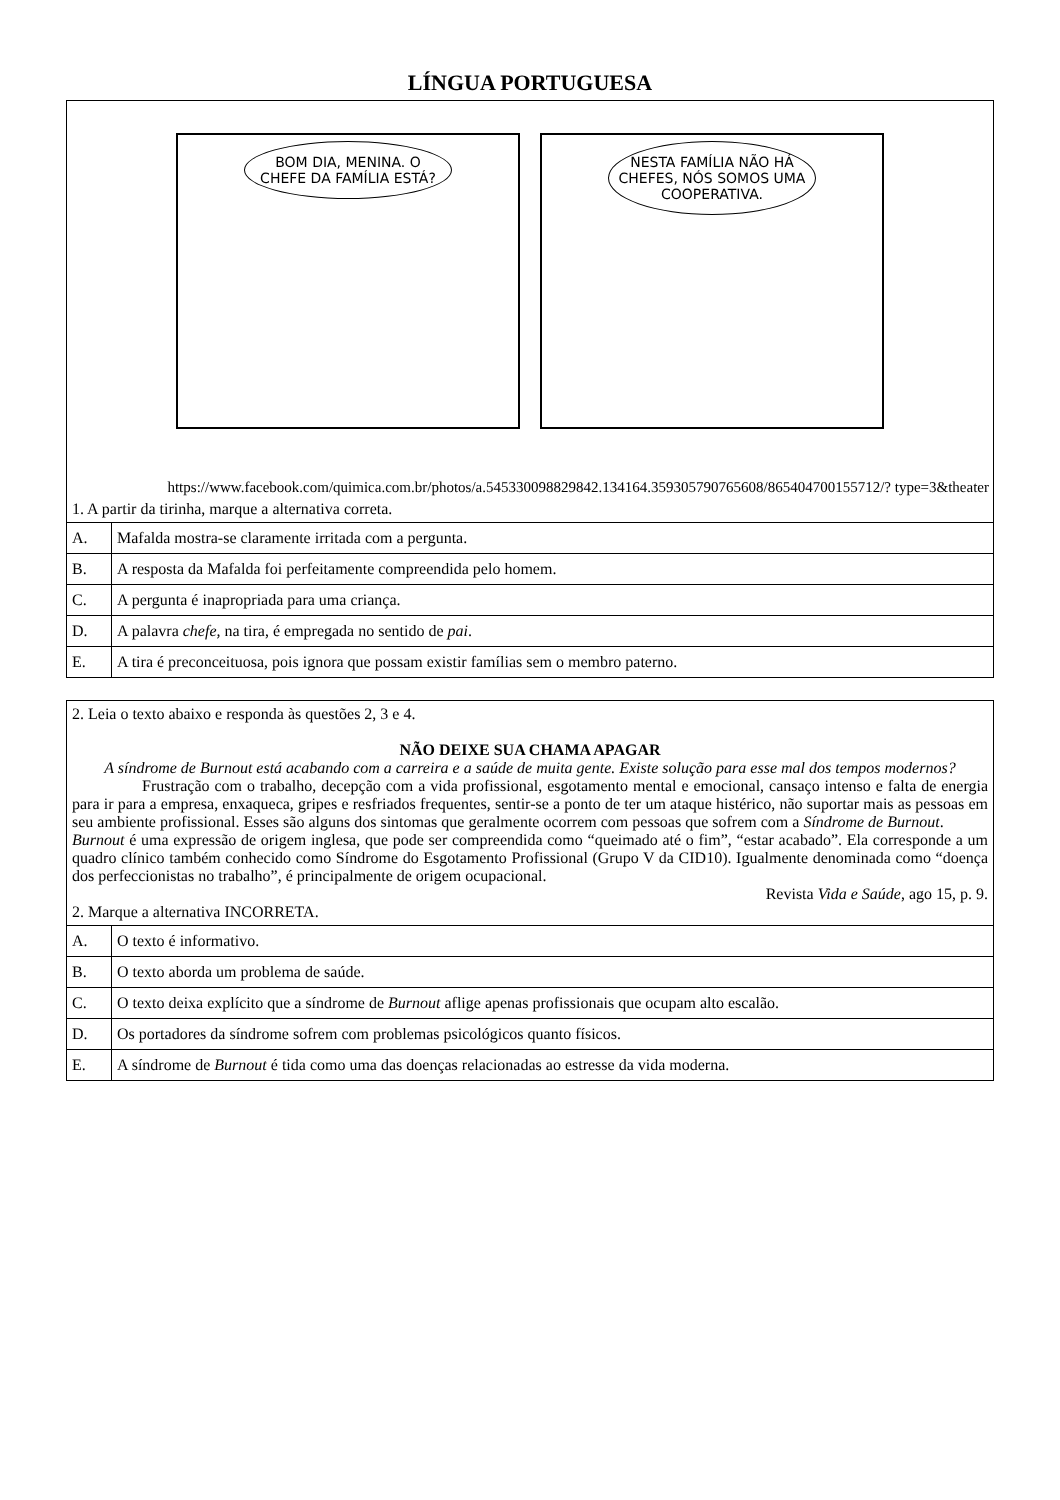LÍNGUA PORTUGUESA
BOM DIA, MENINA. O CHEFE DA FAMÍLIA ESTÁ?
NESTA FAMÍLIA NÃO HÁ CHEFES, NÓS SOMOS UMA COOPERATIVA.
https://www.facebook.com/quimica.com.br/photos/a.545330098829842.134164.359305790765608/865404700155712/? type=3&theater
1. A partir da tirinha, marque a alternativa correta.
| A. | Mafalda mostra-se claramente irritada com a pergunta. |
| B. | A resposta da Mafalda foi perfeitamente compreendida pelo homem. |
| C. | A pergunta é inapropriada para uma criança. |
| D. | A palavra chefe, na tira, é empregada no sentido de pai . |
| E. | A tira é preconceituosa, pois ignora que possam existir famílias sem o membro paterno. |
2. Leia o texto abaixo e responda às questões 2, 3 e 4.
NÃO DEIXE SUA CHAMA APAGAR
A síndrome de Burnout está acabando com a carreira e a saúde de muita gente. Existe solução para esse mal dos tempos modernos?
Frustração com o trabalho, decepção com a vida profissional, esgotamento mental e emocional, cansaço intenso e falta de energia para ir para a empresa, enxaqueca, gripes e resfriados frequentes, sentir-se a ponto de ter um ataque histérico, não suportar mais as pessoas em seu ambiente profissional. Esses são alguns dos sintomas que geralmente ocorrem com pessoas que sofrem com a Síndrome de Burnout.
Burnout é uma expressão de origem inglesa, que pode ser compreendida como “queimado até o fim”, “estar acabado”. Ela corresponde a um quadro clínico também conhecido como Síndrome do Esgotamento Profissional (Grupo V da CID10). Igualmente denominada como “doença dos perfeccionistas no trabalho”, é principalmente de origem ocupacional.
Revista Vida e Saúde, ago 15, p. 9.
2. Marque a alternativa INCORRETA.
| A. | O texto é informativo. |
| B. | O texto aborda um problema de saúde. |
| C. | O texto deixa explícito que a síndrome de Burnout aflige apenas profissionais que ocupam alto escalão. |
| D. | Os portadores da síndrome sofrem com problemas psicológicos quanto físicos. |
| E. | A síndrome de Burnout é tida como uma das doenças relacionadas ao estresse da vida moderna. |